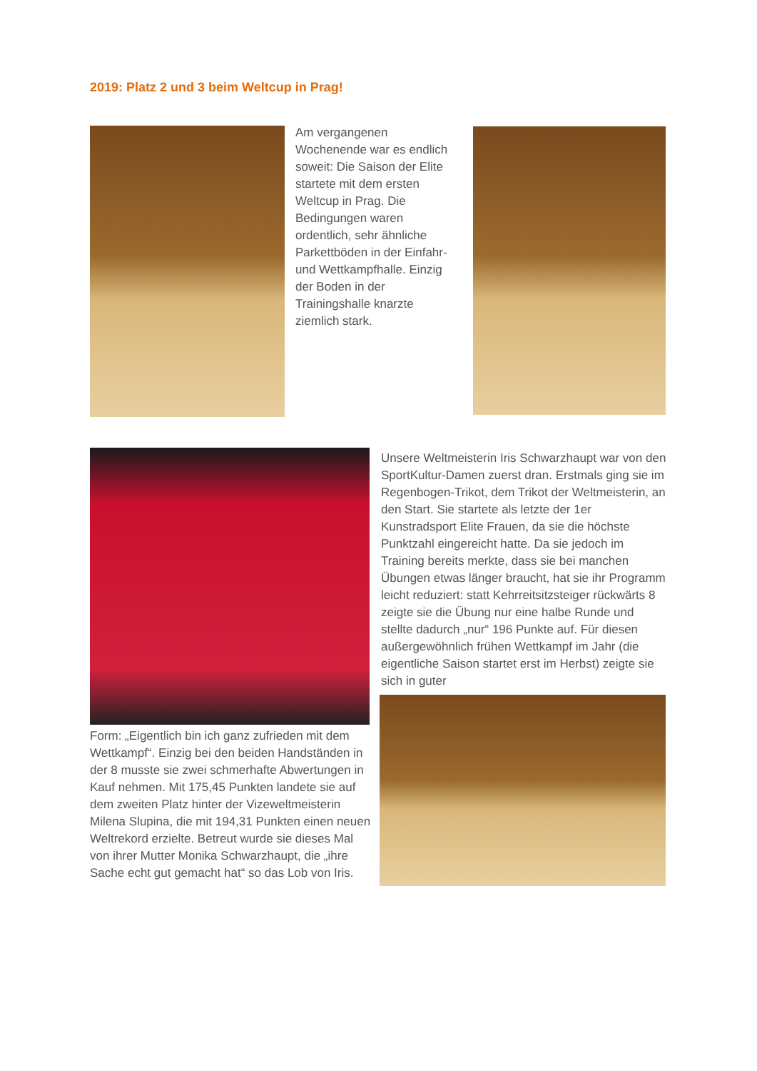2019: Platz 2 und 3 beim Weltcup in Prag!
Am vergangenen Wochenende war es endlich soweit: Die Saison der Elite startete mit dem ersten Weltcup in Prag. Die Bedingungen waren ordentlich, sehr ähnliche Parkettböden in der Einfahr- und Wettkampfhalle. Einzig der Boden in der Trainingshalle knarzte ziemlich stark.
Unsere Weltmeisterin Iris Schwarzhaupt war von den SportKultur-Damen zuerst dran. Erstmals ging sie im Regenbogen-Trikot, dem Trikot der Weltmeisterin, an den Start. Sie startete als letzte der 1er Kunstradsport Elite Frauen, da sie die höchste Punktzahl eingereicht hatte. Da sie jedoch im Training bereits merkte, dass sie bei manchen Übungen etwas länger braucht, hat sie ihr Programm leicht reduziert: statt Kehrreitsitzsteiger rückwärts 8 zeigte sie die Übung nur eine halbe Runde und stellte dadurch „nur“ 196 Punkte auf. Für diesen außergewöhnlich frühen Wettkampf im Jahr (die eigentliche Saison startet erst im Herbst) zeigte sie sich in guter
Form: „Eigentlich bin ich ganz zufrieden mit dem Wettkampf“. Einzig bei den beiden Handständen in der 8 musste sie zwei schmerhafte Abwertungen in Kauf nehmen. Mit 175,45 Punkten landete sie auf dem zweiten Platz hinter der Vizeweltmeisterin Milena Slupina, die mit 194,31 Punkten einen neuen Weltrekord erzielte. Betreut wurde sie dieses Mal von ihrer Mutter Monika Schwarzhaupt, die „ihre Sache echt gut gemacht hat“ so das Lob von Iris.